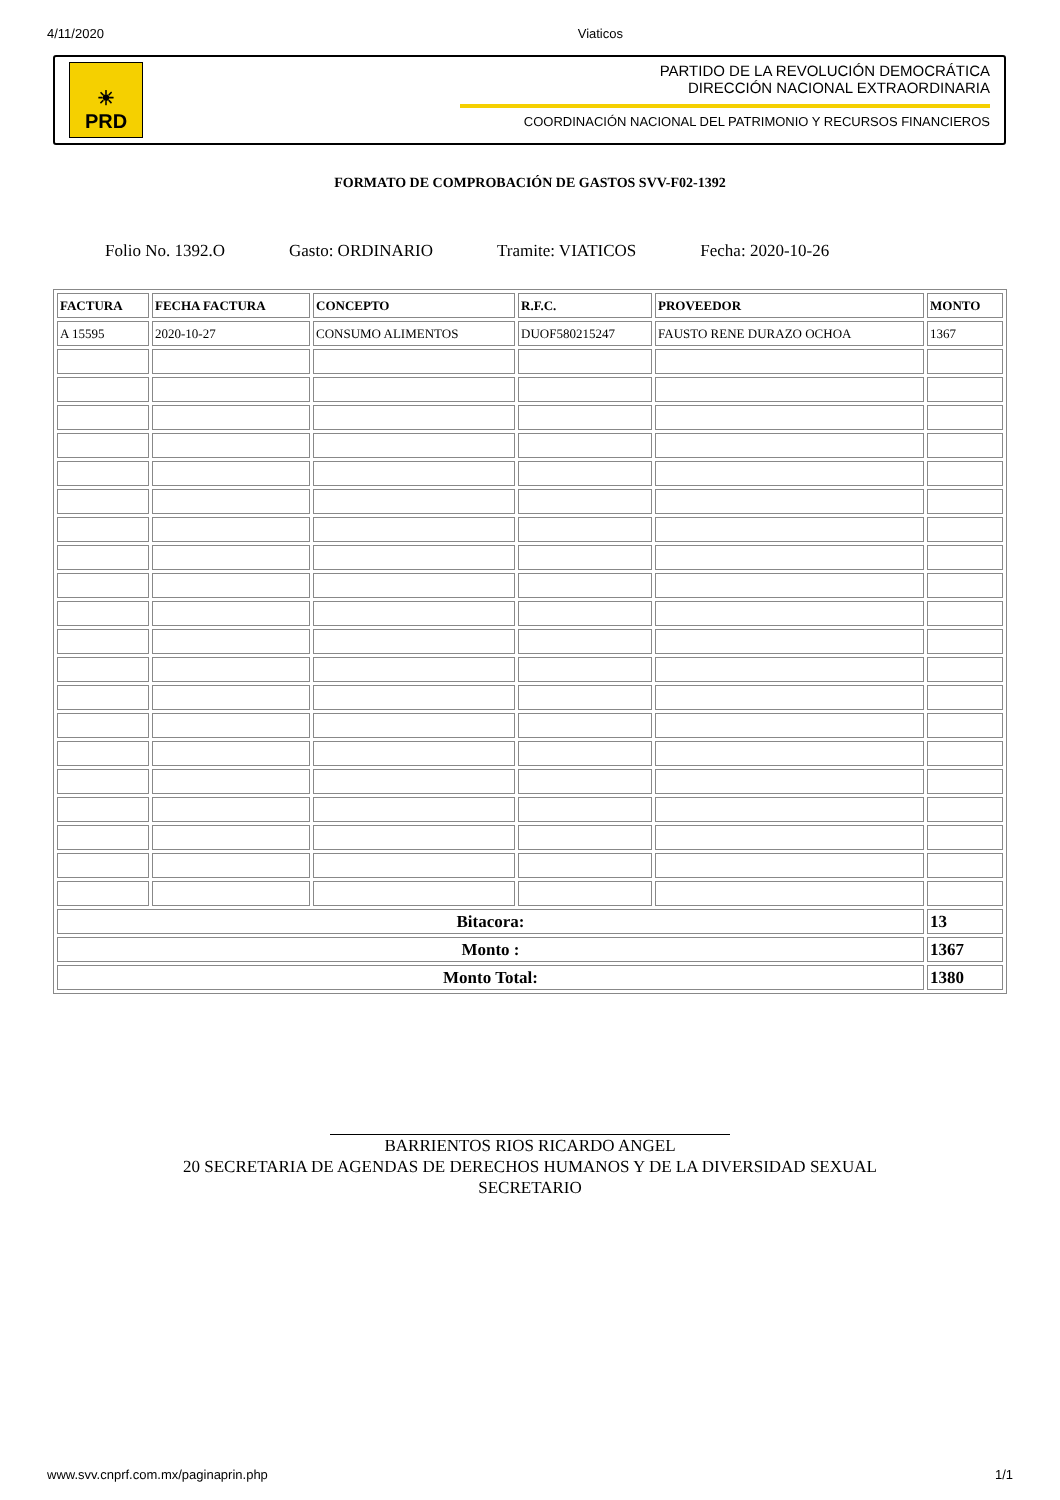4/11/2020 Viaticos
☀
PRD
PARTIDO DE LA REVOLUCIÓN DEMOCRÁTICA
DIRECCIÓN NACIONAL EXTRAORDINARIA
COORDINACIÓN NACIONAL DEL PATRIMONIO Y RECURSOS FINANCIEROS
FORMATO DE COMPROBACIÓN DE GASTOS SVV-F02-1392
Folio No. 1392.O Gasto: ORDINARIO Tramite: VIATICOS Fecha: 2020-10-26
| FACTURA | FECHA FACTURA | CONCEPTO | R.F.C. | PROVEEDOR | MONTO |
| --- | --- | --- | --- | --- | --- |
| A 15595 | 2020-10-27 | CONSUMO ALIMENTOS | DUOF580215247 | FAUSTO RENE DURAZO OCHOA | 1367 |
| Bitacora: | | | | | 13 |
| Monto : | | | | | 1367 |
| Monto Total: | | | | | 1380 |
BARRIENTOS RIOS RICARDO ANGEL
20 SECRETARIA DE AGENDAS DE DERECHOS HUMANOS Y DE LA DIVERSIDAD SEXUAL
SECRETARIO
www.svv.cnprf.com.mx/paginaprin.php 1/1